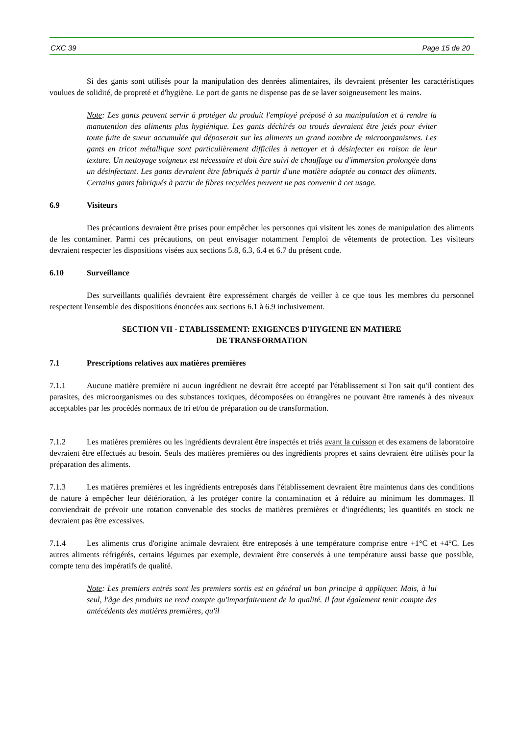CXC 39 Page 15 de 20
Si des gants sont utilisés pour la manipulation des denrées alimentaires, ils devraient présenter les caractéristiques voulues de solidité, de propreté et d'hygiène. Le port de gants ne dispense pas de se laver soigneusement les mains.
Note: Les gants peuvent servir à protéger du produit l'employé préposé à sa manipulation et à rendre la manutention des aliments plus hygiénique. Les gants déchirés ou troués devraient être jetés pour éviter toute fuite de sueur accumulée qui déposerait sur les aliments un grand nombre de microorganismes. Les gants en tricot métallique sont particulièrement difficiles à nettoyer et à désinfecter en raison de leur texture. Un nettoyage soigneux est nécessaire et doit être suivi de chauffage ou d'immersion prolongée dans un désinfectant. Les gants devraient être fabriqués à partir d'une matière adaptée au contact des aliments. Certains gants fabriqués à partir de fibres recyclées peuvent ne pas convenir à cet usage.
6.9 Visiteurs
Des précautions devraient être prises pour empêcher les personnes qui visitent les zones de manipulation des aliments de les contaminer. Parmi ces précautions, on peut envisager notamment l'emploi de vêtements de protection. Les visiteurs devraient respecter les dispositions visées aux sections 5.8, 6.3, 6.4 et 6.7 du présent code.
6.10 Surveillance
Des surveillants qualifiés devraient être expressément chargés de veiller à ce que tous les membres du personnel respectent l'ensemble des dispositions énoncées aux sections 6.1 à 6.9 inclusivement.
SECTION VII - ETABLISSEMENT: EXIGENCES D'HYGIENE EN MATIERE
DE TRANSFORMATION
7.1 Prescriptions relatives aux matières premières
7.1.1 Aucune matière première ni aucun ingrédient ne devrait être accepté par l'établissement si l'on sait qu'il contient des parasites, des microorganismes ou des substances toxiques, décomposées ou étrangères ne pouvant être ramenés à des niveaux acceptables par les procédés normaux de tri et/ou de préparation ou de transformation.
7.1.2 Les matières premières ou les ingrédients devraient être inspectés et triés avant la cuisson et des examens de laboratoire devraient être effectués au besoin. Seuls des matières premières ou des ingrédients propres et sains devraient être utilisés pour la préparation des aliments.
7.1.3 Les matières premières et les ingrédients entreposés dans l'établissement devraient être maintenus dans des conditions de nature à empêcher leur détérioration, à les protéger contre la contamination et à réduire au minimum les dommages. Il conviendrait de prévoir une rotation convenable des stocks de matières premières et d'ingrédients; les quantités en stock ne devraient pas être excessives.
7.1.4 Les aliments crus d'origine animale devraient être entreposés à une température comprise entre +1°C et +4°C. Les autres aliments réfrigérés, certains légumes par exemple, devraient être conservés à une température aussi basse que possible, compte tenu des impératifs de qualité.
Note: Les premiers entrés sont les premiers sortis est en général un bon principe à appliquer. Mais, à lui seul, l'âge des produits ne rend compte qu'imparfaitement de la qualité. Il faut également tenir compte des antécédents des matières premières, qu'il